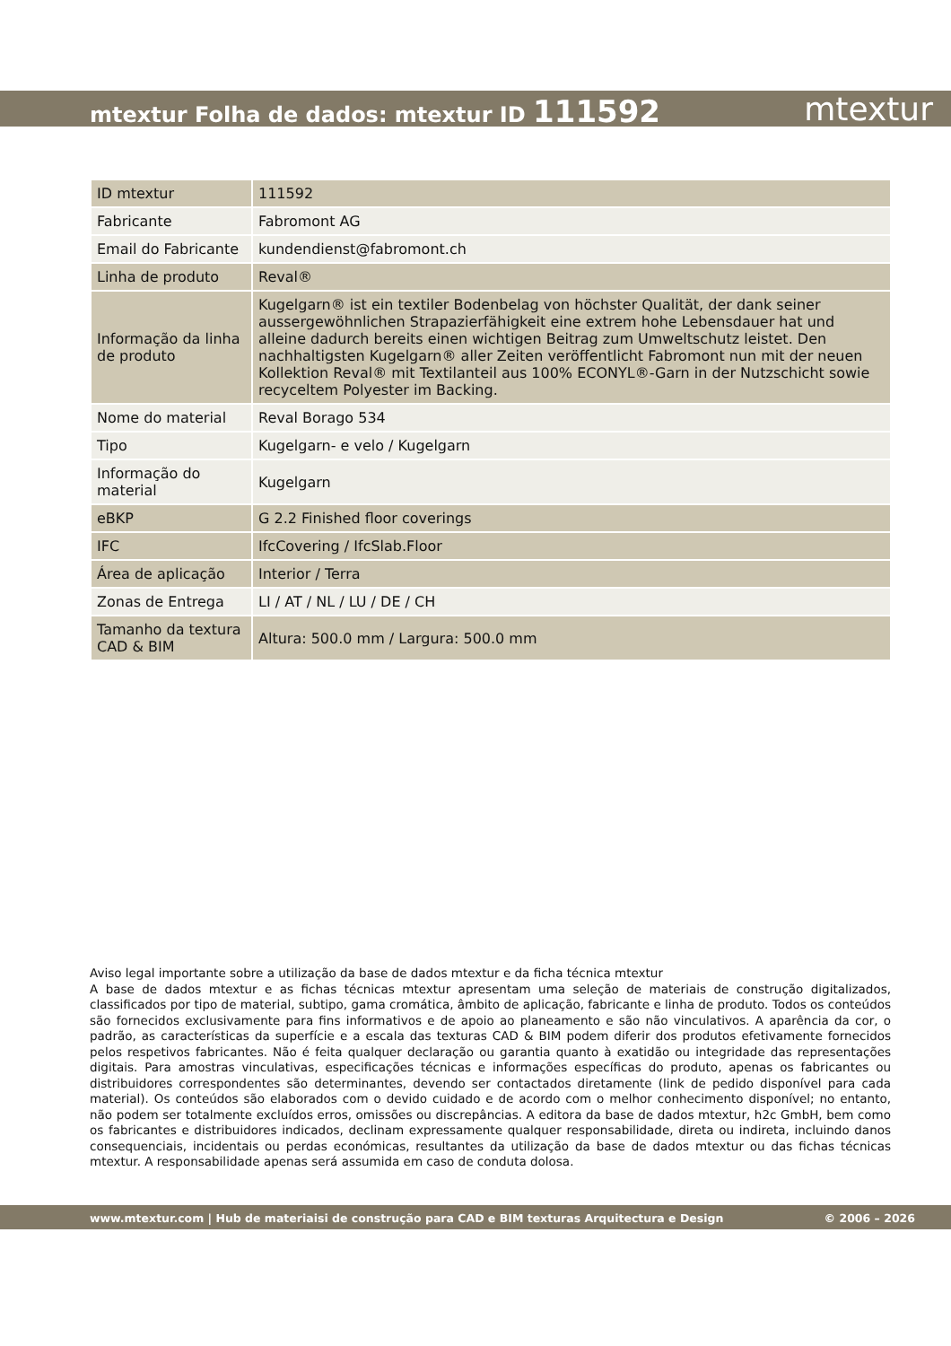mtextur Folha de dados: mtextur ID 111592
mtextur
| ID mtextur | 111592 |
| Fabricante | Fabromont AG |
| Email do Fabricante | kundendienst@fabromont.ch |
| Linha de produto | Reval® |
| Informação da linha de produto | Kugelgarn® ist ein textiler Bodenbelag von höchster Qualität, der dank seiner aussergewöhnlichen Strapazierfähigkeit eine extrem hohe Lebensdauer hat und alleine dadurch bereits einen wichtigen Beitrag zum Umweltschutz leistet. Den nachhaltigsten Kugelgarn® aller Zeiten veröffentlicht Fabromont nun mit der neuen Kollektion Reval® mit Textilanteil aus 100% ECONYL®-Garn in der Nutzschicht sowie recyceltem Polyester im Backing. |
| Nome do material | Reval Borago 534 |
| Tipo | Kugelgarn- e velo / Kugelgarn |
| Informação do material | Kugelgarn |
| eBKP | G 2.2 Finished floor coverings |
| IFC | IfcCovering / IfcSlab.Floor |
| Área de aplicação | Interior / Terra |
| Zonas de Entrega | LI / AT / NL / LU / DE / CH |
| Tamanho da textura CAD & BIM | Altura: 500.0 mm / Largura: 500.0 mm |
Aviso legal importante sobre a utilização da base de dados mtextur e da ficha técnica mtextur
A base de dados mtextur e as fichas técnicas mtextur apresentam uma seleção de materiais de construção digitalizados, classificados por tipo de material, subtipo, gama cromática, âmbito de aplicação, fabricante e linha de produto. Todos os conteúdos são fornecidos exclusivamente para fins informativos e de apoio ao planeamento e são não vinculativos. A aparência da cor, o padrão, as características da superfície e a escala das texturas CAD & BIM podem diferir dos produtos efetivamente fornecidos pelos respetivos fabricantes. Não é feita qualquer declaração ou garantia quanto à exatidão ou integridade das representações digitais. Para amostras vinculativas, especificações técnicas e informações específicas do produto, apenas os fabricantes ou distribuidores correspondentes são determinantes, devendo ser contactados diretamente (link de pedido disponível para cada material). Os conteúdos são elaborados com o devido cuidado e de acordo com o melhor conhecimento disponível; no entanto, não podem ser totalmente excluídos erros, omissões ou discrepâncias. A editora da base de dados mtextur, h2c GmbH, bem como os fabricantes e distribuidores indicados, declinam expressamente qualquer responsabilidade, direta ou indireta, incluindo danos consequenciais, incidentais ou perdas económicas, resultantes da utilização da base de dados mtextur ou das fichas técnicas mtextur. A responsabilidade apenas será assumida em caso de conduta dolosa.
www.mtextur.com | Hub de materiaisi de construção para CAD e BIM texturas Arquitectura e Design © 2006 – 2026